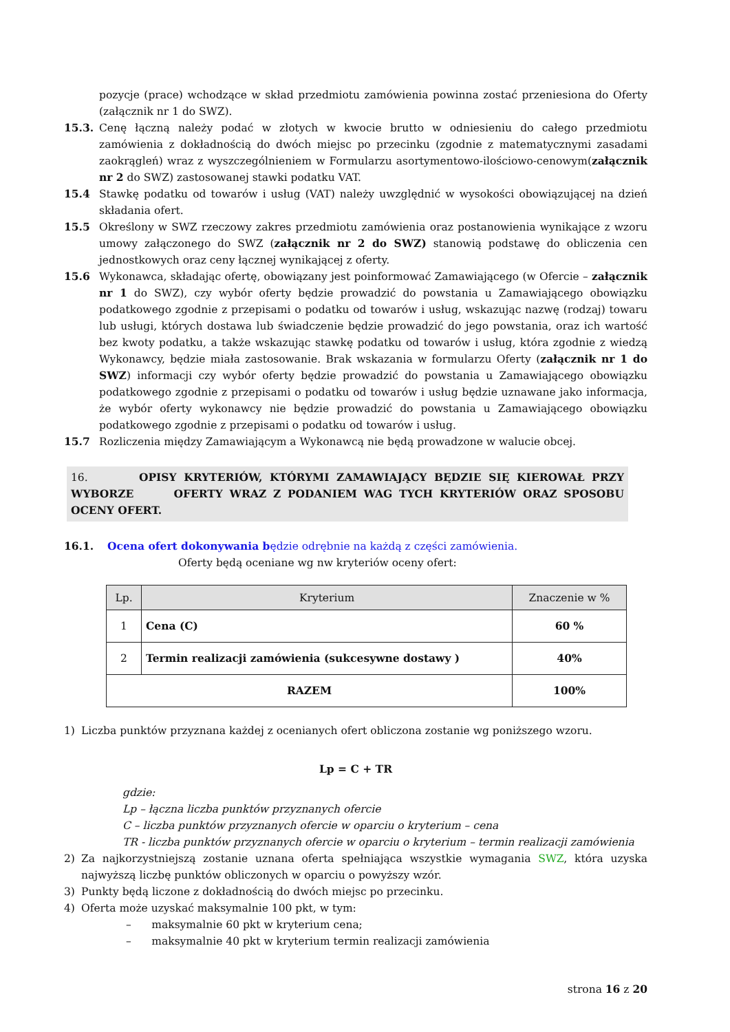pozycje (prace) wchodzące w skład przedmiotu zamówienia powinna zostać przeniesiona do Oferty (załącznik nr 1 do SWZ).
15.3. Cenę łączną należy podać w złotych w kwocie brutto w odniesieniu do całego przedmiotu zamówienia z dokładnością do dwóch miejsc po przecinku (zgodnie z matematycznymi zasadami zaokrągleń) wraz z wyszczególnieniem w Formularzu asortymentowo-ilościowo-cenowym(załącznik nr 2 do SWZ) zastosowanej stawki podatku VAT.
15.4 Stawkę podatku od towarów i usług (VAT) należy uwzględnić w wysokości obowiązującej na dzień składania ofert.
15.5 Określony w SWZ rzeczowy zakres przedmiotu zamówienia oraz postanowienia wynikające z wzoru umowy załączonego do SWZ (załącznik nr 2 do SWZ) stanowią podstawę do obliczenia cen jednostkowych oraz ceny łącznej wynikającej z oferty.
15.6 Wykonawca, składając ofertę, obowiązany jest poinformować Zamawiającego (w Ofercie – załącznik nr 1 do SWZ), czy wybór oferty będzie prowadzić do powstania u Zamawiającego obowiązku podatkowego zgodnie z przepisami o podatku od towarów i usług, wskazując nazwę (rodzaj) towaru lub usługi, których dostawa lub świadczenie będzie prowadzić do jego powstania, oraz ich wartość bez kwoty podatku, a także wskazując stawkę podatku od towarów i usług, która zgodnie z wiedzą Wykonawcy, będzie miała zastosowanie. Brak wskazania w formularzu Oferty (załącznik nr 1 do SWZ) informacji czy wybór oferty będzie prowadzić do powstania u Zamawiającego obowiązku podatkowego zgodnie z przepisami o podatku od towarów i usług będzie uznawane jako informacja, że wybór oferty wykonawcy nie będzie prowadzić do powstania u Zamawiającego obowiązku podatkowego zgodnie z przepisami o podatku od towarów i usług.
15.7 Rozliczenia między Zamawiającym a Wykonawcą nie będą prowadzone w walucie obcej.
16. OPISY KRYTERIÓW, KTÓRYMI ZAMAWIAJĄCY BĘDZIE SIĘ KIEROWAŁ PRZY WYBORZE OFERTY WRAZ Z PODANIEM WAG TYCH KRYTERIÓW ORAZ SPOSOBU OCENY OFERT.
16.1. Ocena ofert dokonywania będzie odrębnie na każdą z części zamówienia.
Oferty będą oceniane wg nw kryteriów oceny ofert:
| Lp. | Kryterium | Znaczenie w % |
| --- | --- | --- |
| 1 | Cena (C) | 60 % |
| 2 | Termin realizacji zamówienia (sukcesywne dostawy ) | 40% |
| RAZEM | | 100% |
1) Liczba punktów przyznana każdej z ocenianych ofert obliczona zostanie wg poniższego wzoru.
Lp = C + TR
gdzie:
Lp – łączna liczba punktów przyznanych ofercie
C – liczba punktów przyznanych ofercie w oparciu o kryterium – cena
TR - liczba punktów przyznanych ofercie w oparciu o kryterium – termin realizacji zamówienia
2) Za najkorzystniejszą zostanie uznana oferta spełniająca wszystkie wymagania SWZ, która uzyska najwyższą liczbę punktów obliczonych w oparciu o powyższy wzór.
3) Punkty będą liczone z dokładnością do dwóch miejsc po przecinku.
4) Oferta może uzyskać maksymalnie 100 pkt, w tym:
– maksymalnie 60 pkt w kryterium cena;
– maksymalnie 40 pkt w kryterium termin realizacji zamówienia
strona 16 z 20